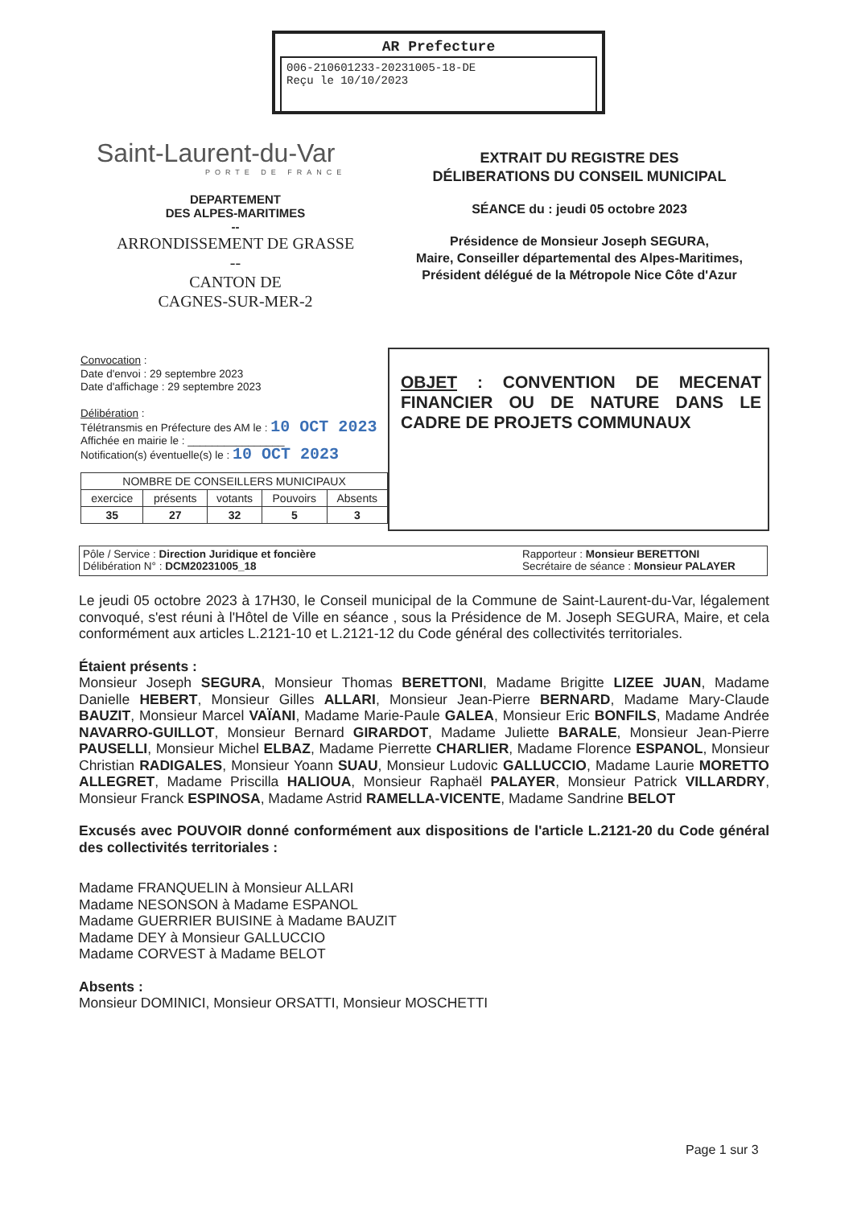AR Prefecture
006-210601233-20231005-18-DE
Reçu le 10/10/2023
Saint-Laurent-du-Var
PORTE DE FRANCE
DEPARTEMENT
DES ALPES-MARITIMES
--
ARRONDISSEMENT DE GRASSE
--
CANTON DE
CAGNES-SUR-MER-2
EXTRAIT DU REGISTRE DES
DÉLIBERATIONS DU CONSEIL MUNICIPAL
SÉANCE du : jeudi 05 octobre 2023
Présidence de Monsieur Joseph SEGURA,
Maire, Conseiller départemental des Alpes-Maritimes,
Président délégué de la Métropole Nice Côte d'Azur
Convocation :
Date d'envoi : 29 septembre 2023
Date d'affichage : 29 septembre 2023
Délibération :
Télétransmis en Préfecture des AM le : 10 OCT 2023
Affichée en mairie le : ________________
Notification(s) éventuelle(s) le : 10 OCT 2023
| NOMBRE DE CONSEILLERS MUNICIPAUX | | | | |
| --- | --- | --- | --- | --- |
| exercice | présents | votants | Pouvoirs | Absents |
| 35 | 27 | 32 | 5 | 3 |
OBJET : CONVENTION DE MECENAT FINANCIER OU DE NATURE DANS LE CADRE DE PROJETS COMMUNAUX
Pôle / Service : Direction Juridique et foncière
Délibération N° : DCM20231005_18
Rapporteur : Monsieur BERETTONI
Secrétaire de séance : Monsieur PALAYER
Le jeudi 05 octobre 2023 à 17H30, le Conseil municipal de la Commune de Saint-Laurent-du-Var, légalement convoqué, s'est réuni à l'Hôtel de Ville en séance , sous la Présidence de M. Joseph SEGURA, Maire, et cela conformément aux articles L.2121-10 et L.2121-12 du Code général des collectivités territoriales.
Étaient présents :
Monsieur Joseph SEGURA, Monsieur Thomas BERETTONI, Madame Brigitte LIZEE JUAN, Madame Danielle HEBERT, Monsieur Gilles ALLARI, Monsieur Jean-Pierre BERNARD, Madame Mary-Claude BAUZIT, Monsieur Marcel VAÏANI, Madame Marie-Paule GALEA, Monsieur Eric BONFILS, Madame Andrée NAVARRO-GUILLOT, Monsieur Bernard GIRARDOT, Madame Juliette BARALE, Monsieur Jean-Pierre PAUSELLI, Monsieur Michel ELBAZ, Madame Pierrette CHARLIER, Madame Florence ESPANOL, Monsieur Christian RADIGALES, Monsieur Yoann SUAU, Monsieur Ludovic GALLUCCIO, Madame Laurie MORETTO ALLEGRET, Madame Priscilla HALIOUA, Monsieur Raphaël PALAYER, Monsieur Patrick VILLARDRY, Monsieur Franck ESPINOSA, Madame Astrid RAMELLA-VICENTE, Madame Sandrine BELOT
Excusés avec POUVOIR donné conformément aux dispositions de l'article L.2121-20 du Code général des collectivités territoriales :
Madame FRANQUELIN à Monsieur ALLARI
Madame NESONSON à Madame ESPANOL
Madame GUERRIER BUISINE à Madame BAUZIT
Madame DEY à Monsieur GALLUCCIO
Madame CORVEST à Madame BELOT
Absents :
Monsieur DOMINICI, Monsieur ORSATTI, Monsieur MOSCHETTI
Page 1 sur 3